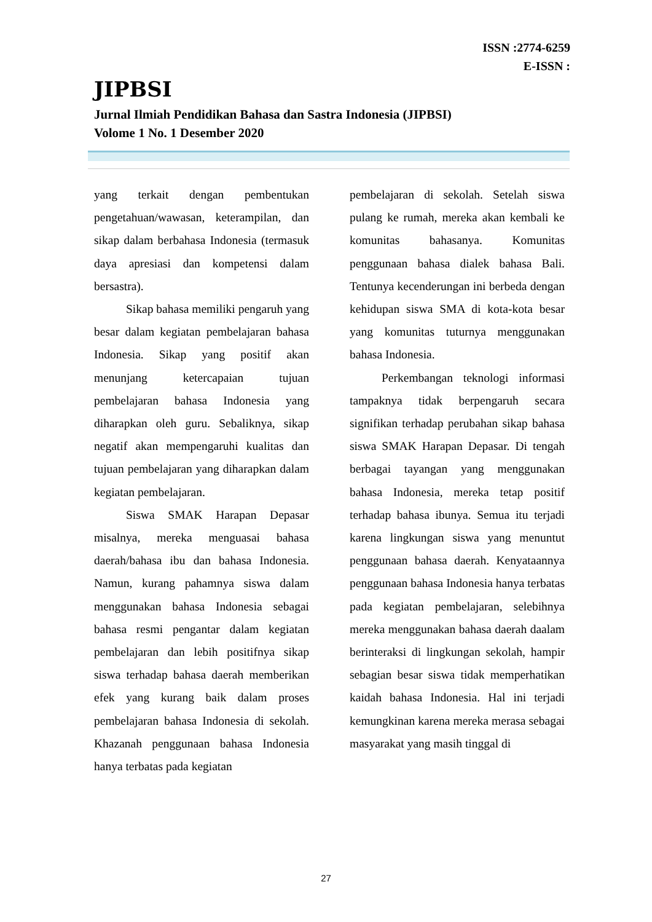ISSN :2774-6259
E-ISSN :
JIPBSI
Jurnal Ilmiah Pendidikan Bahasa dan Sastra Indonesia (JIPBSI)
Volome 1 No. 1 Desember 2020
yang terkait dengan pembentukan pengetahuan/wawasan, keterampilan, dan sikap dalam berbahasa Indonesia (termasuk daya apresiasi dan kompetensi dalam bersastra).
Sikap bahasa memiliki pengaruh yang besar dalam kegiatan pembelajaran bahasa Indonesia. Sikap yang positif akan menunjang ketercapaian tujuan pembelajaran bahasa Indonesia yang diharapkan oleh guru. Sebaliknya, sikap negatif akan mempengaruhi kualitas dan tujuan pembelajaran yang diharapkan dalam kegiatan pembelajaran.
Siswa SMAK Harapan Depasar misalnya, mereka menguasai bahasa daerah/bahasa ibu dan bahasa Indonesia. Namun, kurang pahamnya siswa dalam menggunakan bahasa Indonesia sebagai bahasa resmi pengantar dalam kegiatan pembelajaran dan lebih positifnya sikap siswa terhadap bahasa daerah memberikan efek yang kurang baik dalam proses pembelajaran bahasa Indonesia di sekolah. Khazanah penggunaan bahasa Indonesia hanya terbatas pada kegiatan
pembelajaran di sekolah. Setelah siswa pulang ke rumah, mereka akan kembali ke komunitas bahasanya. Komunitas penggunaan bahasa dialek bahasa Bali. Tentunya kecenderungan ini berbeda dengan kehidupan siswa SMA di kota-kota besar yang komunitas tuturnya menggunakan bahasa Indonesia.
Perkembangan teknologi informasi tampaknya tidak berpengaruh secara signifikan terhadap perubahan sikap bahasa siswa SMAK Harapan Depasar. Di tengah berbagai tayangan yang menggunakan bahasa Indonesia, mereka tetap positif terhadap bahasa ibunya. Semua itu terjadi karena lingkungan siswa yang menuntut penggunaan bahasa daerah. Kenyataannya penggunaan bahasa Indonesia hanya terbatas pada kegiatan pembelajaran, selebihnya mereka menggunakan bahasa daerah daalam berinteraksi di lingkungan sekolah, hampir sebagian besar siswa tidak memperhatikan kaidah bahasa Indonesia. Hal ini terjadi kemungkinan karena mereka merasa sebagai masyarakat yang masih tinggal di
27